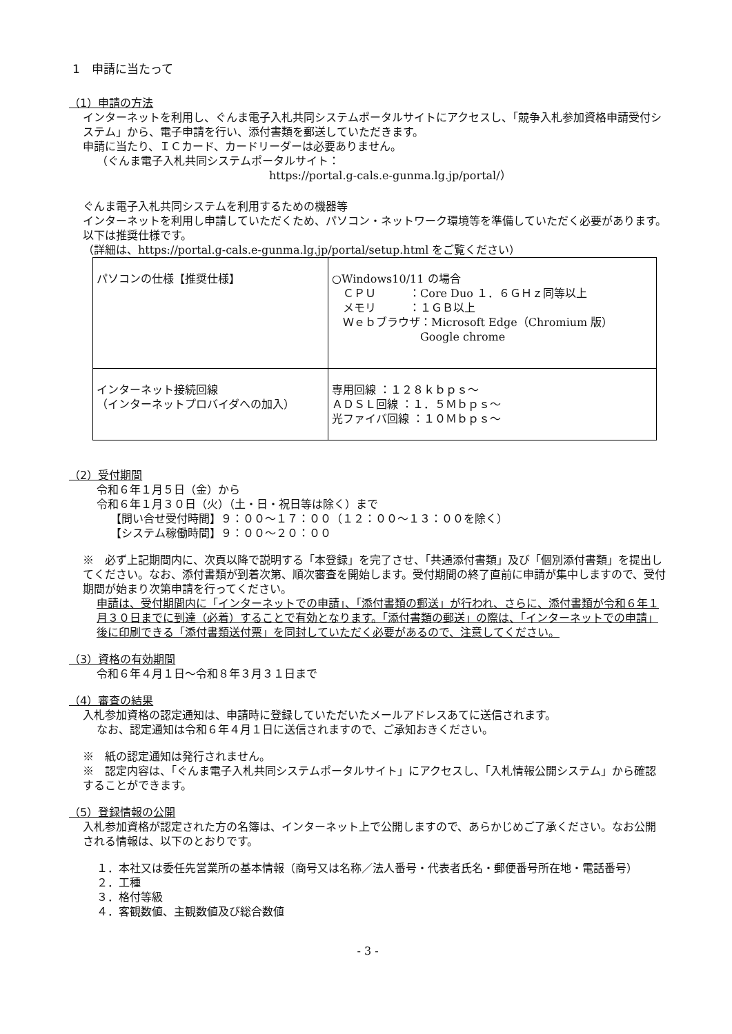1　申請に当たって
（1）申請の方法
インターネットを利用し、ぐんま電子入札共同システムポータルサイトにアクセスし、「競争入札参加資格申請受付システム」から、電子申請を行い、添付書類を郵送していただきます。
申請に当たり、ＩＣカード、カードリーダーは必要ありません。
（ぐんま電子入札共同システムポータルサイト：
https://portal.g-cals.e-gunma.lg.jp/portal/）
ぐんま電子入札共同システムを利用するための機器等
インターネットを利用し申請していただくため、パソコン・ネットワーク環境等を準備していただく必要があります。以下は推奨仕様です。
（詳細は、https://portal.g-cals.e-gunma.lg.jp/portal/setup.html をご覧ください）
| パソコンの仕様【推奨仕様】 | ○Windows10/11 の場合 ＣＰＵ ：Core Duo １．６ＧＨｚ同等以上 メモリ ：１ＧＢ以上 Ｗｅｂブラウザ：Microsoft Edge（Chromium 版） Google chrome |
| インターネット接続回線 （インターネットプロバイダへの加入） | 専用回線 ：１２８ｋｂｐｓ～ ＡＤＳＬ回線 ：１．５Ｍｂｐｓ～ 光ファイバ回線 ：１０Ｍｂｐｓ～ |
（2）受付期間
令和６年１月５日（金）から
令和６年１月３０日（火）（土・日・祝日等は除く）まで
【問い合せ受付時間】９：００～１７：００（１２：００～１３：００を除く）
【システム稼働時間】９：００～２０：００
※　必ず上記期間内に、次頁以降で説明する「本登録」を完了させ、「共通添付書類」及び「個別添付書類」を提出してください。なお、添付書類が到着次第、順次審査を開始します。受付期間の終了直前に申請が集中しますので、受付期間が始まり次第申請を行ってください。
申請は、受付期間内に「インターネットでの申請」、「添付書類の郵送」が行われ、さらに、添付書類が令和６年１月３０日までに到達（必着）することで有効となります。「添付書類の郵送」の際は、「インターネットでの申請」後に印刷できる「添付書類送付票」を同封していただく必要があるので、注意してください。
（3）資格の有効期間
令和６年４月１日～令和８年３月３１日まで
（4）審査の結果
入札参加資格の認定通知は、申請時に登録していただいたメールアドレスあてに送信されます。
なお、認定通知は令和６年４月１日に送信されますので、ご承知おきください。
※　紙の認定通知は発行されません。
※　認定内容は、「ぐんま電子入札共同システムポータルサイト」にアクセスし、「入札情報公開システム」から確認することができます。
（5）登録情報の公開
入札参加資格が認定された方の名簿は、インターネット上で公開しますので、あらかじめご了承ください。なお公開される情報は、以下のとおりです。
１．本社又は委任先営業所の基本情報（商号又は名称／法人番号・代表者氏名・郵便番号所在地・電話番号）
２．工種
３．格付等級
４．客観数値、主観数値及び総合数値
- 3 -